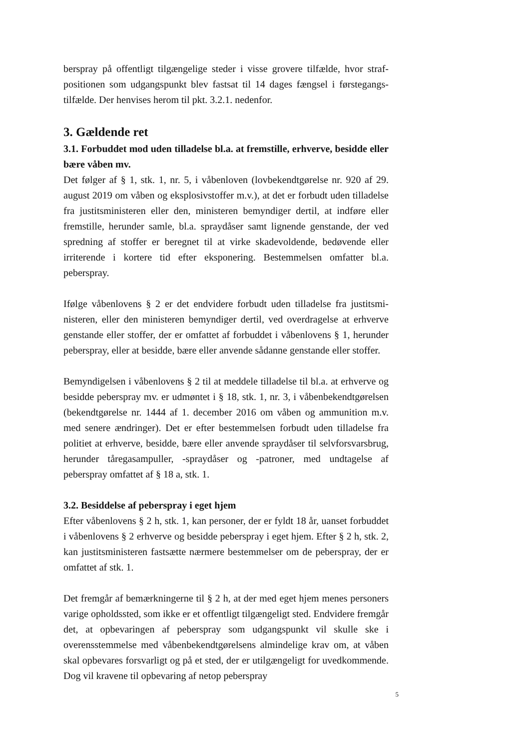berspray på offentligt tilgængelige steder i visse grovere tilfælde, hvor straf­positionen som udgangspunkt blev fastsat til 14 dages fængsel i førstegangs­tilfælde. Der henvises herom til pkt. 3.2.1. nedenfor.
3. Gældende ret
3.1. Forbuddet mod uden tilladelse bl.a. at fremstille, erhverve, besidde eller bære våben mv.
Det følger af § 1, stk. 1, nr. 5, i våbenloven (lovbekendtgørelse nr. 920 af 29. august 2019 om våben og eksplosivstoffer m.v.), at det er forbudt uden tilladelse fra justitsministeren eller den, ministeren bemyndiger dertil, at indføre eller fremstille, herunder samle, bl.a. spraydåser samt lignende gen­stande, der ved spredning af stoffer er beregnet til at virke skadevoldende, bedøvende eller irriterende i kortere tid efter eksponering. Bestemmelsen omfatter bl.a. peberspray.
Ifølge våbenlovens § 2 er det endvidere forbudt uden tilladelse fra justitsmi­nisteren, eller den ministeren bemyndiger dertil, ved overdragelse at er­hverve genstande eller stoffer, der er omfattet af forbuddet i våbenlovens § 1, herunder peberspray, eller at besidde, bære eller anvende sådanne gen­stande eller stoffer.
Bemyndigelsen i våbenlovens § 2 til at meddele tilladelse til bl.a. at erhverve og besidde peberspray mv. er udmøntet i § 18, stk. 1, nr. 3, i våbenbekendt­gørelsen (bekendtgørelse nr. 1444 af 1. december 2016 om våben og ammu­nition m.v. med senere ændringer). Det er efter bestemmelsen forbudt uden tilladelse fra politiet at erhverve, besidde, bære eller anvende spraydåser til selvforsvarsbrug, herunder tåregasampuller, -spraydåser og -patroner, med undtagelse af peberspray omfattet af § 18 a, stk. 1.
3.2. Besiddelse af peberspray i eget hjem
Efter våbenlovens § 2 h, stk. 1, kan personer, der er fyldt 18 år, uanset for­buddet i våbenlovens § 2 erhverve og besidde peberspray i eget hjem. Efter § 2 h, stk. 2, kan justitsministeren fastsætte nærmere bestemmelser om de peberspray, der er omfattet af stk. 1.
Det fremgår af bemærkningerne til § 2 h, at der med eget hjem menes per­soners varige opholdssted, som ikke er et offentligt tilgængeligt sted. End­videre fremgår det, at opbevaringen af peberspray som udgangspunkt vil skulle ske i overensstemmelse med våbenbekendtgørelsens almindelige krav om, at våben skal opbevares forsvarligt og på et sted, der er utilgænge­ligt for uvedkommende. Dog vil kravene til opbevaring af netop peberspray
5